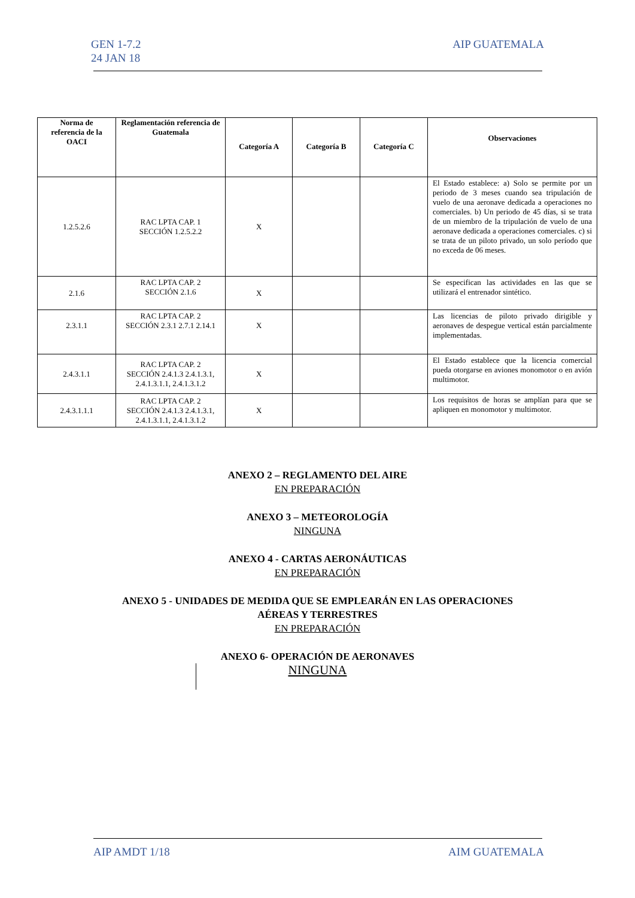GEN 1-7.2
24 JAN 18
AIP GUATEMALA
| Norma de referencia de la OACI | Reglamentación referencia de Guatemala | Categoría A | Categoría B | Categoría C | Observaciones |
| --- | --- | --- | --- | --- | --- |
| 1.2.5.2.6 | RAC LPTA CAP. 1 SECCIÓN 1.2.5.2.2 | X | | | El Estado establece: a) Solo se permite por un periodo de 3 meses cuando sea tripulación de vuelo de una aeronave dedicada a operaciones no comerciales. b) Un periodo de 45 días, si se trata de un miembro de la tripulación de vuelo de una aeronave dedicada a operaciones comerciales. c) si se trata de un piloto privado, un solo período que no exceda de 06 meses. |
| 2.1.6 | RAC LPTA CAP. 2 SECCIÓN 2.1.6 | X | | | Se especifican las actividades en las que se utilizará el entrenador sintético. |
| 2.3.1.1 | RAC LPTA CAP. 2 SECCIÓN 2.3.1 2.7.1 2.14.1 | X | | | Las licencias de piloto privado dirigible y aeronaves de despegue vertical están parcialmente implementadas. |
| 2.4.3.1.1 | RAC LPTA CAP. 2 SECCIÓN 2.4.1.3 2.4.1.3.1, 2.4.1.3.1.1, 2.4.1.3.1.2 | X | | | El Estado establece que la licencia comercial pueda otorgarse en aviones monomotor o en avión multimotor. |
| 2.4.3.1.1.1 | RAC LPTA CAP. 2 SECCIÓN 2.4.1.3 2.4.1.3.1, 2.4.1.3.1.1, 2.4.1.3.1.2 | X | | | Los requisitos de horas se amplían para que se apliquen en monomotor y multimotor. |
ANEXO 2 – REGLAMENTO DEL AIRE
EN PREPARACIÓN
ANEXO 3 – METEOROLOGÍA
NINGUNA
ANEXO 4 - CARTAS AERONÁUTICAS
EN PREPARACIÓN
ANEXO 5 - UNIDADES DE MEDIDA QUE SE EMPLEARÁN EN LAS OPERACIONES
AÉREAS Y TERRESTRES
EN PREPARACIÓN
ANEXO 6- OPERACIÓN DE AERONAVES
NINGUNA
AIP AMDT 1/18 AIM GUATEMALA